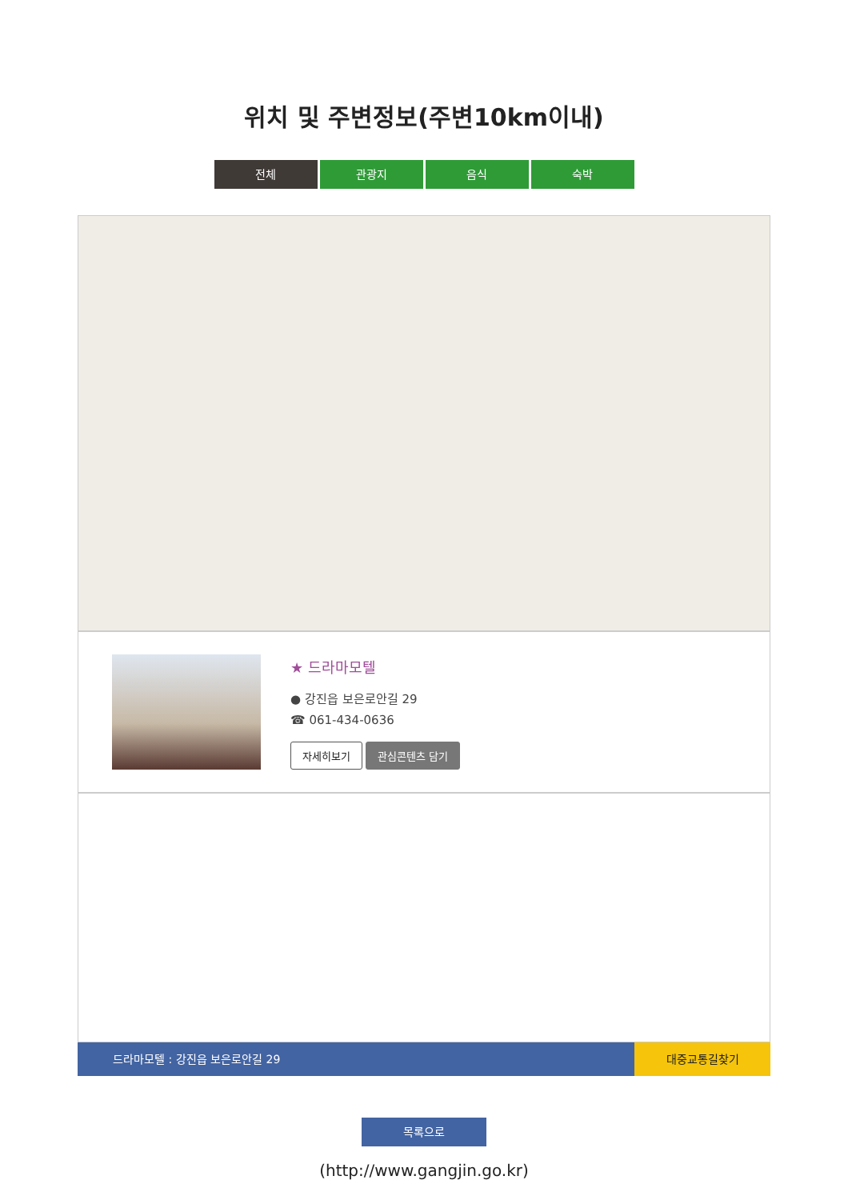위치 및 주변정보(주변10km이내)
전체 관광지 음식 숙박
★ 드라마모텔
● 강진읍 보은로안길 29
☎ 061-434-0636
자세히보기 관심콘텐츠 담기
드라마모텔 : 강진읍 보은로안길 29 대중교통길찾기
목록으로
(http://www.gangjin.go.kr)